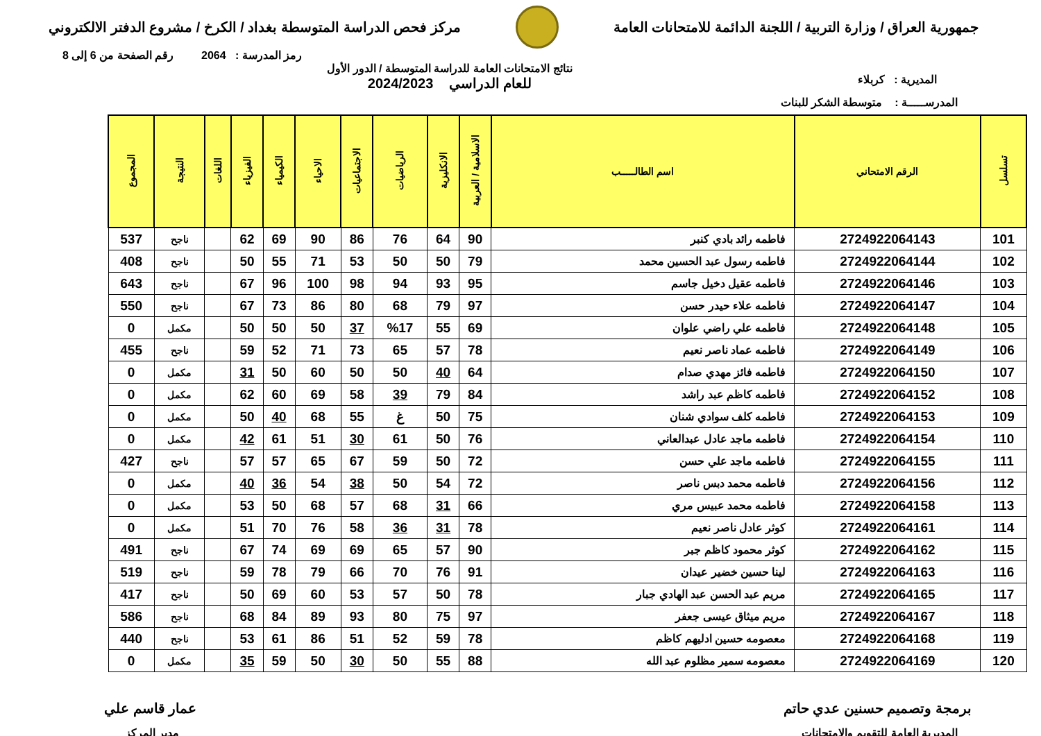جمهورية العراق / وزارة التربية / اللجنة الدائمة للامتحانات العامة
مركز فحص الدراسة المتوسطة بغداد / الكرخ / مشروع الدفتر الالكتروني
رمز المدرسة : 2064 رقم الصفحة من 6 إلى 8
المديرية : كربلاء
نتائج الامتحانات العامة للدراسة المتوسطة / الدور الأول
للعام الدراسي 2024/2023
المدرســـــة : متوسطة الشكر للبنات
| تسلسل | الرقم الامتحاني | اسم الطالـــــب | الاسلامية / العربية | الانكليزية | الرياضيات | الاجتماعيات | الاحياء | الكيمياء | الفيزياء | اللغات | النتيجة | المجموع |
| --- | --- | --- | --- | --- | --- | --- | --- | --- | --- | --- | --- | --- |
| 101 | 2724922064143 | فاطمه رائد بادي كنبر | 90 | 64 | 76 | 86 | 90 | 69 | 62 | | ناجح | 537 |
| 102 | 2724922064144 | فاطمه رسول عبد الحسين محمد | 79 | 50 | 50 | 53 | 71 | 55 | 50 | | ناجح | 408 |
| 103 | 2724922064146 | فاطمه عقيل دخيل جاسم | 95 | 93 | 94 | 98 | 100 | 96 | 67 | | ناجح | 643 |
| 104 | 2724922064147 | فاطمه علاء حيدر حسن | 97 | 79 | 68 | 80 | 86 | 73 | 67 | | ناجح | 550 |
| 105 | 2724922064148 | فاطمه علي راضي علوان | 69 | 55 | %17 | 37 | 50 | 50 | 50 | | مكمل | 0 |
| 106 | 2724922064149 | فاطمه عماد ناصر نعيم | 78 | 57 | 65 | 73 | 71 | 52 | 59 | | ناجح | 455 |
| 107 | 2724922064150 | فاطمه فائز مهدي صدام | 64 | 40 | 50 | 50 | 60 | 50 | 31 | | مكمل | 0 |
| 108 | 2724922064152 | فاطمه كاظم عبد راشد | 84 | 79 | 39 | 58 | 69 | 60 | 62 | | مكمل | 0 |
| 109 | 2724922064153 | فاطمه كلف سوادي شنان | 75 | 50 | غ | 55 | 68 | 40 | 50 | | مكمل | 0 |
| 110 | 2724922064154 | فاطمه ماجد عادل عبدالعاني | 76 | 50 | 61 | 30 | 51 | 61 | 42 | | مكمل | 0 |
| 111 | 2724922064155 | فاطمه ماجد علي حسن | 72 | 50 | 59 | 67 | 65 | 57 | 57 | | ناجح | 427 |
| 112 | 2724922064156 | فاطمه محمد دبس ناصر | 72 | 54 | 50 | 38 | 54 | 36 | 40 | | مكمل | 0 |
| 113 | 2724922064158 | فاطمه محمد عبيس مري | 66 | 31 | 68 | 57 | 68 | 50 | 53 | | مكمل | 0 |
| 114 | 2724922064161 | كوثر عادل ناصر نعيم | 78 | 31 | 36 | 58 | 76 | 70 | 51 | | مكمل | 0 |
| 115 | 2724922064162 | كوثر محمود كاظم جبر | 90 | 57 | 65 | 69 | 69 | 74 | 67 | | ناجح | 491 |
| 116 | 2724922064163 | لينا حسين خضير عيدان | 91 | 76 | 70 | 66 | 79 | 78 | 59 | | ناجح | 519 |
| 117 | 2724922064165 | مريم عبد الحسن عبد الهادي جبار | 78 | 50 | 57 | 53 | 60 | 69 | 50 | | ناجح | 417 |
| 118 | 2724922064167 | مريم ميثاق عيسى جعفر | 97 | 75 | 80 | 93 | 89 | 84 | 68 | | ناجح | 586 |
| 119 | 2724922064168 | معصومه حسين ادليهم كاظم | 78 | 59 | 52 | 51 | 86 | 61 | 53 | | ناجح | 440 |
| 120 | 2724922064169 | معصومه سمير مظلوم عبد الله | 88 | 55 | 50 | 30 | 50 | 59 | 35 | | مكمل | 0 |
برمجة وتصميم حسنين عدي حاتم عمار قاسم علي
المديرية العامة للتقويم والامتحانات
مدير المركز